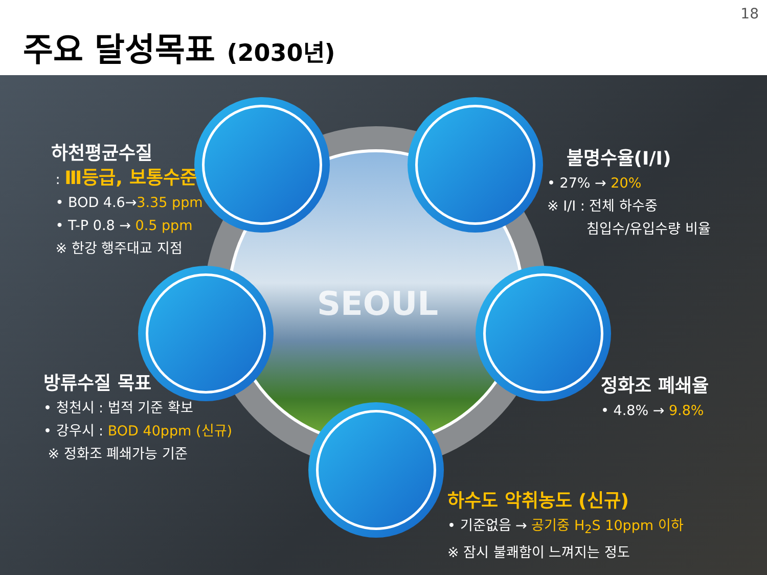주요 달성목표 (2030년)
18
SEOUL
하천평균수질
: Ⅲ등급, 보통수준
• BOD 4.6→3.35 ppm
• T-P 0.8 → 0.5 ppm
※ 한강 행주대교 지점
불명수율(I/I)
• 27% → 20%
※ I/I : 전체 하수중
침입수/유입수량 비율
방류수질 목표
• 청천시 : 법적 기준 확보
• 강우시 : BOD 40ppm (신규)
※ 정화조 폐쇄가능 기준
정화조 폐쇄율
• 4.8% → 9.8%
하수도 악취농도 (신규)
• 기준없음 → 공기중 H<sub>2</sub>S 10ppm 이하
※ 잠시 불쾌함이 느껴지는 정도